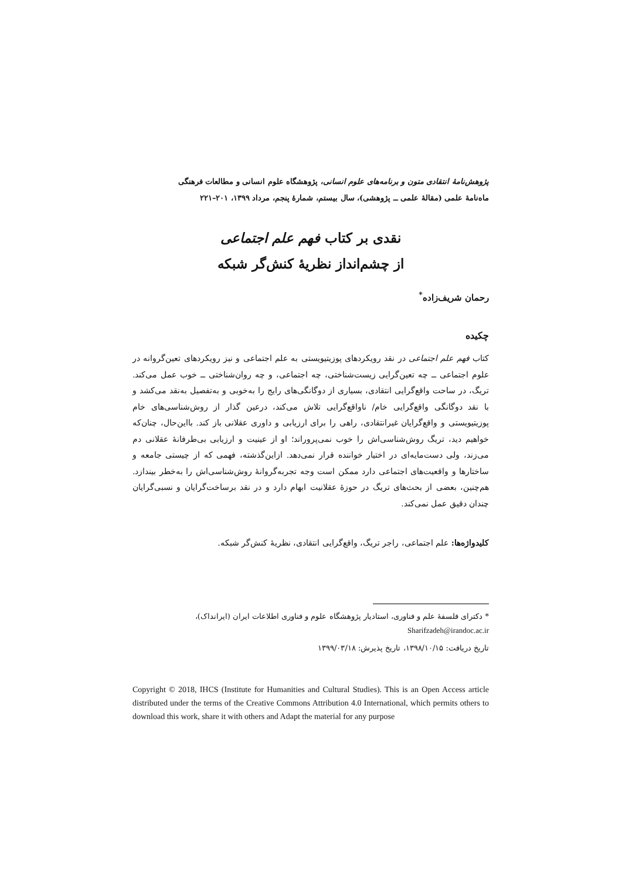پژوهش‌نامهٔ انتقادی متون و برنامه‌های علوم انسانی، پژوهشگاه علوم انسانی و مطالعات فرهنگی
ماه‌نامهٔ علمی (مقالهٔ علمی ــ پژوهشی)، سال بیستم، شمارهٔ پنجم، مرداد ۱۳۹۹، ۲۰۱–۲۲۱
نقدی بر کتاب فهم علم اجتماعی
از چشم‌انداز نظریهٔ کنش‌گر شبکه
رحمان شریف‌زاده<sup>*</sup>
چکیده
کتاب فهم علم اجتماعی در نقد رویکردهای پوزیتیویستی به علم اجتماعی و نیز رویکردهای تعین‌گروانه در علوم اجتماعی ــ چه تعین‌گرایی زیست‌شناختی، چه اجتماعی، و چه روان‌شناختی ــ خوب عمل می‌کند. تریگ، در ساحت واقع‌گرایی انتقادی، بسیاری از دوگانگی‌های رایج را به‌خوبی و به‌تفصیل به‌نقد می‌کشد و با نقد دوگانگی واقع‌گرایی خام/ ناواقع‌گرایی تلاش می‌کند، درعین گذار از روش‌شناسی‌های خام پوزیتیویستی و واقع‌گرایان غیرانتقادی، راهی را برای ارزیابی و داوری عقلانی باز کند. بااین‌حال، چنان‌که خواهیم دید، تریگ روش‌شناسی‌اش را خوب نمی‌پروراند؛ او از عینیت و ارزیابی بی‌طرفانهٔ عقلانی دم می‌زند، ولی دست‌مایه‌ای در اختیار خواننده قرار نمی‌دهد. ازاین‌گذشته، فهمی که از چیستی جامعه و ساختارها و واقعیت‌های اجتماعی دارد ممکن است وجه تجربه‌گروانهٔ روش‌شناسی‌اش را به‌خطر بیندازد. هم‌چنین، بعضی از بحث‌های تریگ در حوزهٔ عقلانیت ابهام دارد و در نقد برساخت‌گرایان و نسبی‌گرایان چندان دقیق عمل نمی‌کند.
کلیدواژه‌ها: علم اجتماعی، راجر تریگ، واقع‌گرایی انتقادی، نظریهٔ کنش‌گر شبکه.
* دکترای فلسفهٔ علم و فناوری، استادیار پژوهشگاه علوم و فناوری اطلاعات ایران (ایرانداک)،
Sharifzadeh@irandoc.ac.ir
تاریخ دریافت: ۱۳۹۸/۱۰/۱۵، تاریخ پذیرش: ۱۳۹۹/۰۳/۱۸
Copyright © 2018, IHCS (Institute for Humanities and Cultural Studies). This is an Open Access article distributed under the terms of the Creative Commons Attribution 4.0 International, which permits others to download this work, share it with others and Adapt the material for any purpose